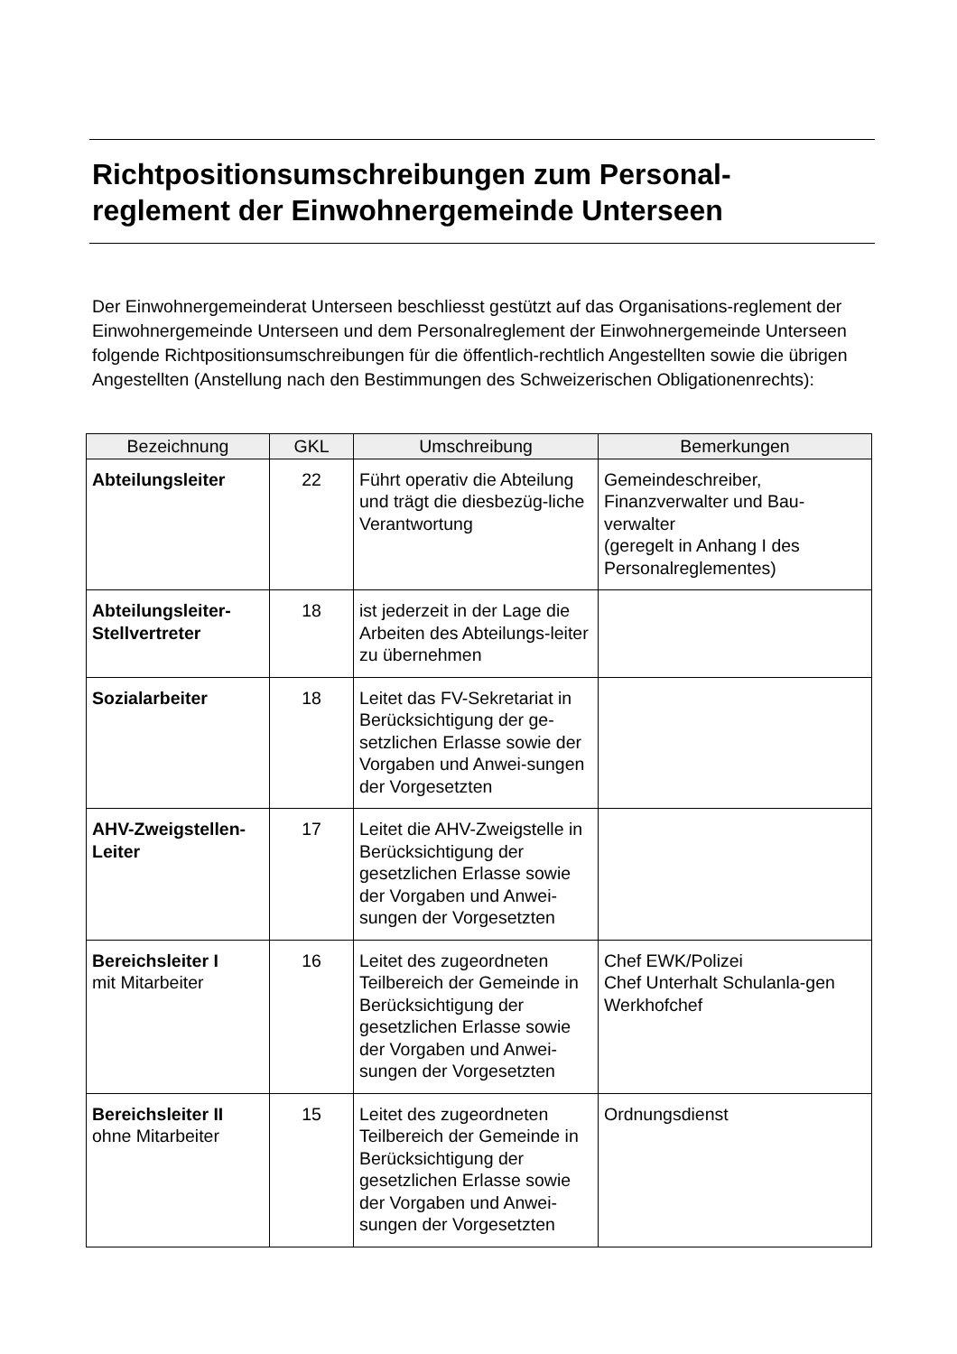Richtpositionsumschreibungen zum Personal-
reglement der Einwohnergemeinde Unterseen
Der Einwohnergemeinderat Unterseen beschliesst gestützt auf das Organisations-reglement der Einwohnergemeinde Unterseen und dem Personalreglement der Einwohnergemeinde Unterseen folgende Richtpositionsumschreibungen für die öffentlich-rechtlich Angestellten sowie die übrigen Angestellten (Anstellung nach den Bestimmungen des Schweizerischen Obligationenrechts):
| Bezeichnung | GKL | Umschreibung | Bemerkungen |
| --- | --- | --- | --- |
| Abteilungsleiter | 22 | Führt operativ die Abteilung und trägt die diesbezüg-liche Verantwortung | Gemeindeschreiber, Finanzverwalter und Bau-verwalter (geregelt in Anhang I des Personalreglementes) |
| Abteilungsleiter-Stellvertreter | 18 | ist jederzeit in der Lage die Arbeiten des Abteilungs-leiter zu übernehmen | |
| Sozialarbeiter | 18 | Leitet das FV-Sekretariat in Berücksichtigung der ge-setzlichen Erlasse sowie der Vorgaben und Anwei-sungen der Vorgesetzten | |
| AHV-Zweigstellen-Leiter | 17 | Leitet die AHV-Zweigstelle in Berücksichtigung der gesetzlichen Erlasse sowie der Vorgaben und Anwei-sungen der Vorgesetzten | |
| Bereichsleiter I mit Mitarbeiter | 16 | Leitet des zugeordneten Teilbereich der Gemeinde in Berücksichtigung der gesetzlichen Erlasse sowie der Vorgaben und Anwei-sungen der Vorgesetzten | Chef EWK/Polizei Chef Unterhalt Schulanla-gen Werkhofchef |
| Bereichsleiter II ohne Mitarbeiter | 15 | Leitet des zugeordneten Teilbereich der Gemeinde in Berücksichtigung der gesetzlichen Erlasse sowie der Vorgaben und Anwei-sungen der Vorgesetzten | Ordnungsdienst |